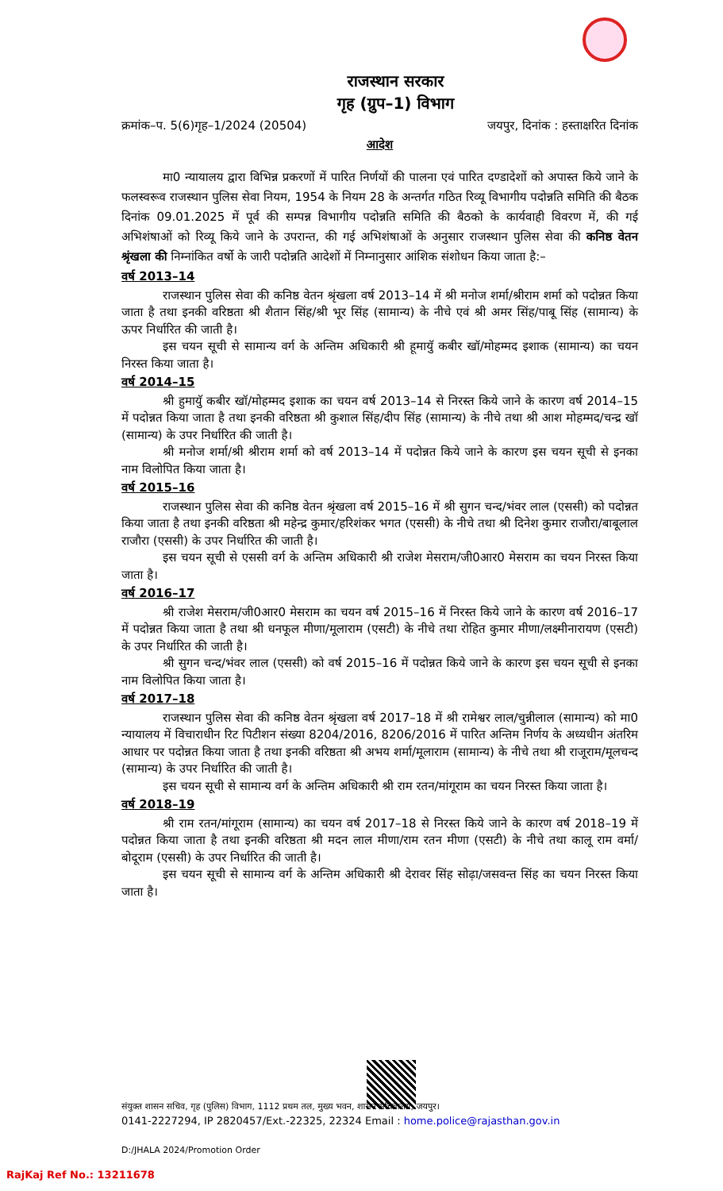राजस्थान सरकार
गृह (ग्रुप–1) विभाग
क्रमांक–प. 5(6)गृह–1/2024 (20504) जयपुर, दिनांक : हस्ताक्षरित दिनांक
आदेश
मा0 न्यायालय द्वारा विभिन्न प्रकरणों में पारित निर्णयों की पालना एवं पारित दण्डादेशों को अपास्त किये जाने के फलस्वरूव राजस्थान पुलिस सेवा नियम, 1954 के नियम 28 के अन्तर्गत गठित रिव्यू विभागीय पदोन्नति समिति की बैठक दिनांक 09.01.2025 में पूर्व की सम्पन्न विभागीय पदोन्नति समिति की बैठको के कार्यवाही विवरण में, की गई अभिशंषाओं को रिव्यू किये जाने के उपरान्त, की गई अभिशंषाओं के अनुसार राजस्थान पुलिस सेवा की कनिष्ठ वेतन श्रृंखला की निम्नांकित वर्षो के जारी पदोन्नति आदेशों में निम्नानुसार आंशिक संशोधन किया जाता है:–
वर्ष 2013–14
राजस्थान पुलिस सेवा की कनिष्ठ वेतन श्रृंखला वर्ष 2013–14 में श्री मनोज शर्मा/श्रीराम शर्मा को पदोन्नत किया जाता है तथा इनकी वरिष्ठता श्री शैतान सिंह/श्री भूर सिंह (सामान्य) के नीचे एवं श्री अमर सिंह/पाबू सिंह (सामान्य) के ऊपर निर्धारित की जाती है।
इस चयन सूची से सामान्य वर्ग के अन्तिम अधिकारी श्री हूमायॅु कबीर खॉ/मोहम्मद इशाक (सामान्य) का चयन निरस्त किया जाता है।
वर्ष 2014–15
श्री हुमायॅु कबीर खॉ/मोहम्मद इशाक का चयन वर्ष 2013–14 से निरस्त किये जाने के कारण वर्ष 2014–15 में पदोन्नत किया जाता है तथा इनकी वरिष्ठता श्री कुशाल सिंह/दीप सिंह (सामान्य) के नीचे तथा श्री आश मोहम्मद/चन्द्र खॉ (सामान्य) के उपर निर्धारित की जाती है।
श्री मनोज शर्मा/श्री श्रीराम शर्मा को वर्ष 2013–14 में पदोन्नत किये जाने के कारण इस चयन सूची से इनका नाम विलोपित किया जाता है।
वर्ष 2015–16
राजस्थान पुलिस सेवा की कनिष्ठ वेतन श्रृंखला वर्ष 2015–16 में श्री सुगन चन्द/भंवर लाल (एससी) को पदोन्नत किया जाता है तथा इनकी वरिष्ठता श्री महेन्द्र कुमार/हरिशंकर भगत (एससी) के नीचे तथा श्री दिनेश कुमार राजौरा/बाबूलाल राजौरा (एससी) के उपर निर्धारित की जाती है।
इस चयन सूची से एससी वर्ग के अन्तिम अधिकारी श्री राजेश मेसराम/जी0आर0 मेसराम का चयन निरस्त किया जाता है।
वर्ष 2016–17
श्री राजेश मेसराम/जी0आर0 मेसराम का चयन वर्ष 2015–16 में निरस्त किये जाने के कारण वर्ष 2016–17 में पदोन्नत किया जाता है तथा श्री धनफूल मीणा/मूलाराम (एसटी) के नीचे तथा रोहित कुमार मीणा/लक्ष्मीनारायण (एसटी) के उपर निर्धारित की जाती है।
श्री सुगन चन्द/भंवर लाल (एससी) को वर्ष 2015–16 में पदोन्नत किये जाने के कारण इस चयन सूची से इनका नाम विलोपित किया जाता है।
वर्ष 2017–18
राजस्थान पुलिस सेवा की कनिष्ठ वेतन श्रृंखला वर्ष 2017–18 में श्री रामेश्वर लाल/चुन्नीलाल (सामान्य) को मा0 न्यायालय में विचाराधीन रिट पिटीशन संख्या 8204/2016, 8206/2016 में पारित अन्तिम निर्णय के अध्यधीन अंतरिम आधार पर पदोन्नत किया जाता है तथा इनकी वरिष्ठता श्री अभय शर्मा/मूलाराम (सामान्य) के नीचे तथा श्री राजूराम/मूलचन्द (सामान्य) के उपर निर्धारित की जाती है।
इस चयन सूची से सामान्य वर्ग के अन्तिम अधिकारी श्री राम रतन/मांगूराम का चयन निरस्त किया जाता है।
वर्ष 2018–19
श्री राम रतन/मांगूराम (सामान्य) का चयन वर्ष 2017–18 से निरस्त किये जाने के कारण वर्ष 2018–19 में पदोन्नत किया जाता है तथा इनकी वरिष्ठता श्री मदन लाल मीणा/राम रतन मीणा (एसटी) के नीचे तथा कालू राम वर्मा/बोदूराम (एससी) के उपर निर्धारित की जाती है।
इस चयन सूची से सामान्य वर्ग के अन्तिम अधिकारी श्री देरावर सिंह सोढ़ा/जसवन्त सिंह का चयन निरस्त किया जाता है।
संयुक्त शासन सचिव, गृह (पुलिस) विभाग, 1112 प्रथम तल, मुख्य भवन, शासन सचिवालय, जयपुर।
0141-2227294, IP 2820457/Ext.-22325, 22324 Email : home.police@rajasthan.gov.in
D:/JHALA 2024/Promotion Order
RajKaj Ref No.: 13211678